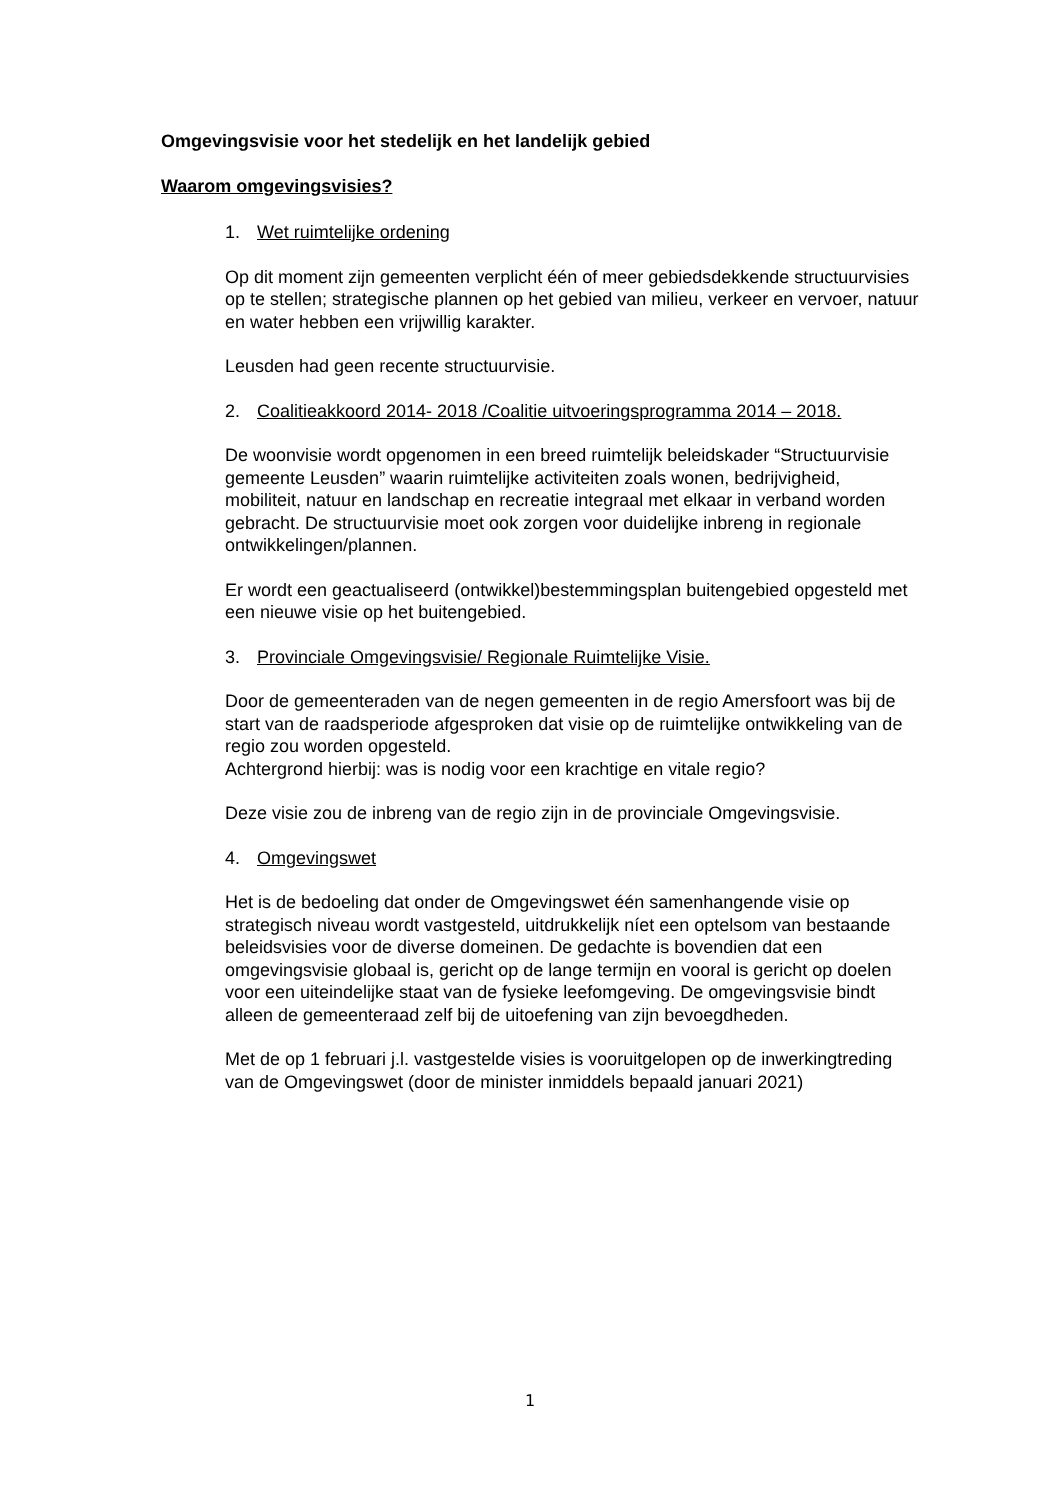Omgevingsvisie voor het stedelijk en het landelijk gebied
Waarom omgevingsvisies?
1. Wet ruimtelijke ordening
Op dit moment zijn gemeenten verplicht één of meer gebiedsdekkende structuurvisies op te stellen; strategische plannen op het gebied van milieu, verkeer en vervoer, natuur en water hebben een vrijwillig karakter.
Leusden had geen recente structuurvisie.
2. Coalitieakkoord 2014- 2018 /Coalitie uitvoeringsprogramma 2014 – 2018.
De woonvisie wordt opgenomen in een breed ruimtelijk beleidskader “Structuurvisie gemeente Leusden” waarin ruimtelijke activiteiten zoals wonen, bedrijvigheid, mobiliteit, natuur en landschap en recreatie integraal met elkaar in verband worden gebracht. De structuurvisie moet ook zorgen voor duidelijke inbreng in regionale ontwikkelingen/plannen.
Er wordt een geactualiseerd (ontwikkel)bestemmingsplan buitengebied opgesteld met een nieuwe visie op het buitengebied.
3. Provinciale Omgevingsvisie/ Regionale Ruimtelijke Visie.
Door de gemeenteraden van de negen gemeenten in de regio Amersfoort was bij de start van de raadsperiode afgesproken dat visie op de ruimtelijke ontwikkeling van de regio zou worden opgesteld.
Achtergrond hierbij: was is nodig voor een krachtige en vitale regio?
Deze visie zou de inbreng van de regio zijn in de provinciale Omgevingsvisie.
4. Omgevingswet
Het is de bedoeling dat onder de Omgevingswet één samenhangende visie op strategisch niveau wordt vastgesteld, uitdrukkelijk níet een optelsom van bestaande beleidsvisies voor de diverse domeinen. De gedachte is bovendien dat een omgevingsvisie globaal is, gericht op de lange termijn en vooral is gericht op doelen voor een uiteindelijke staat van de fysieke leefomgeving. De omgevingsvisie bindt alleen de gemeenteraad zelf bij de uitoefening van zijn bevoegdheden.
Met de op 1 februari j.l. vastgestelde visies is vooruitgelopen op de inwerkingtreding van de Omgevingswet (door de minister inmiddels bepaald januari 2021)
1